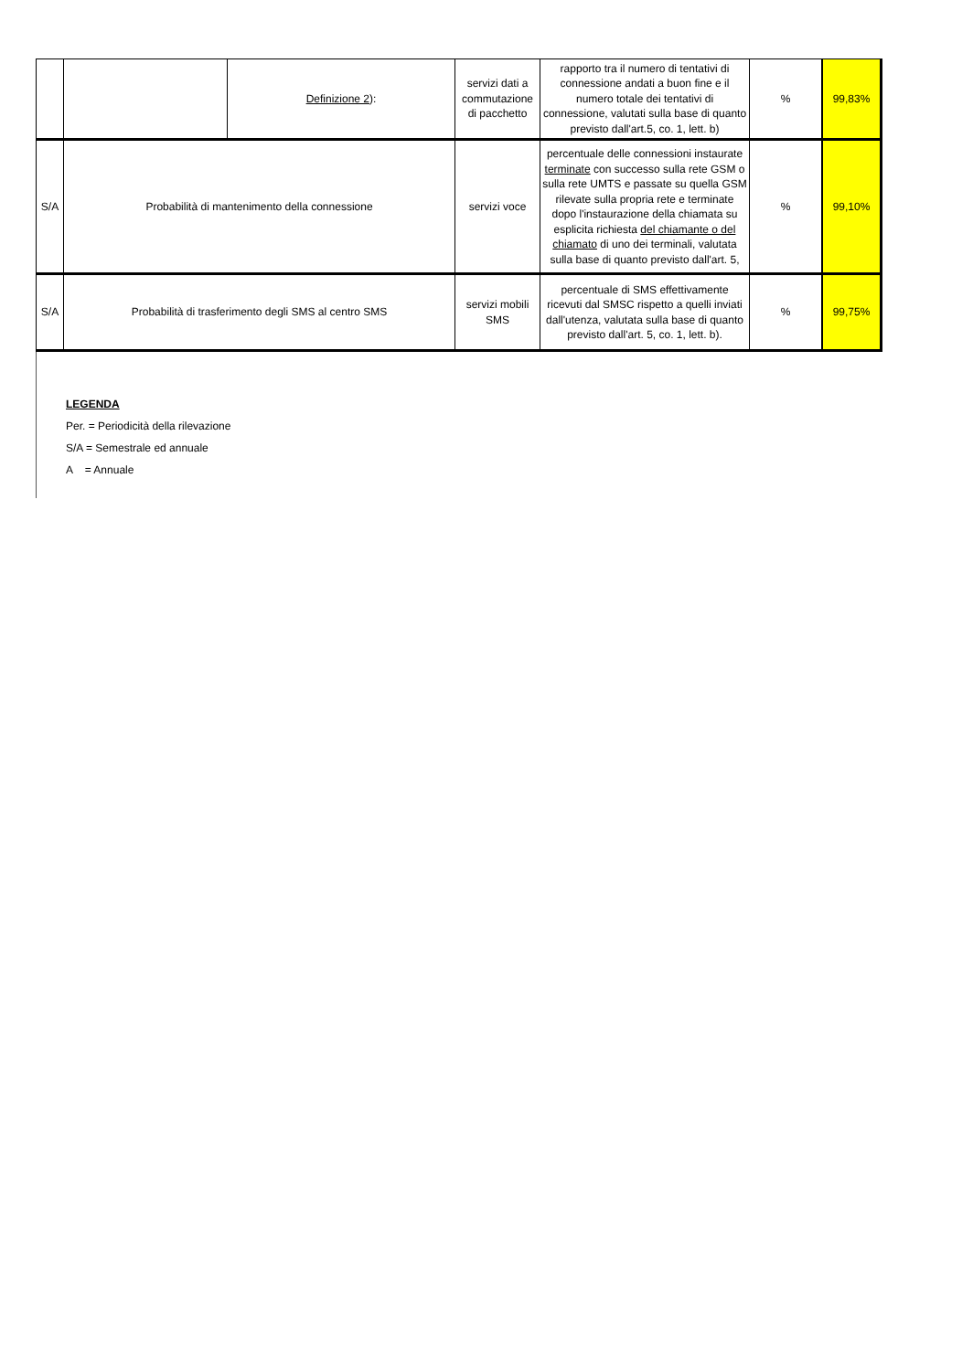| | | Definizione 2 ): | servizi dati a commutazione di pacchetto | rapporto tra il numero di tentativi di connessione andati a buon fine e il numero totale dei tentativi di connessione, valutati sulla base di quanto previsto dall'art.5, co. 1, lett. b) | % | 99,83% |
| S/A | Probabilità di mantenimento della connessione | | servizi voce | percentuale delle connessioni instaurate terminate con successo sulla rete GSM o sulla rete UMTS e passate su quella GSM rilevate sulla propria rete e terminate dopo l'instaurazione della chiamata su esplicita richiesta del chiamante o del chiamato di uno dei terminali, valutata sulla base di quanto previsto dall'art. 5, | % | 99,10% |
| S/A | Probabilità di trasferimento degli SMS al centro SMS | | servizi mobili SMS | percentuale di SMS effettivamente ricevuti dal SMSC rispetto a quelli inviati dall'utenza, valutata sulla base di quanto previsto dall'art. 5, co. 1, lett. b). | % | 99,75% |
LEGENDA
Per. = Periodicità della rilevazione
S/A = Semestrale ed annuale
A = Annuale